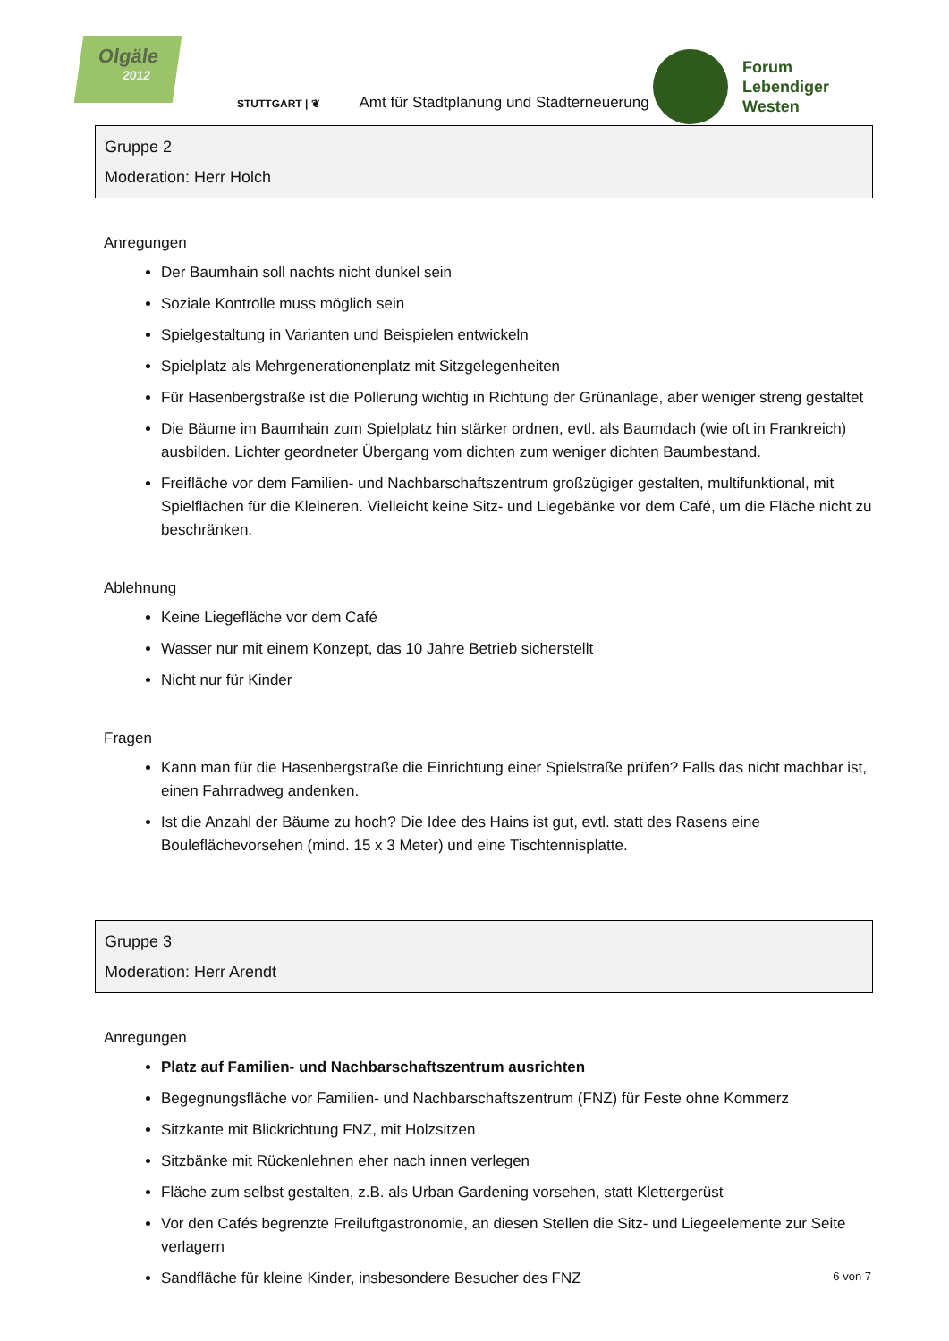Olgäle
2012
STUTTGART | ❦ Amt für Stadtplanung und Stadterneuerung
Forum
Lebendiger
Westen
Gruppe 2
Moderation: Herr Holch
Anregungen
Der Baumhain soll nachts nicht dunkel sein
Soziale Kontrolle muss möglich sein
Spielgestaltung in Varianten und Beispielen entwickeln
Spielplatz als Mehrgenerationenplatz mit Sitzgelegenheiten
Für Hasenbergstraße ist die Pollerung wichtig in Richtung der Grünanlage, aber weniger streng gestaltet
Die Bäume im Baumhain zum Spielplatz hin stärker ordnen, evtl. als Baumdach (wie oft in Frankreich) ausbilden. Lichter geordneter Übergang vom dichten zum weniger dichten Baumbestand.
Freifläche vor dem Familien- und Nachbarschaftszentrum großzügiger gestalten, multifunktional, mit Spielflächen für die Kleineren. Vielleicht keine Sitz- und Liegebänke vor dem Café, um die Fläche nicht zu beschränken.
Ablehnung
Keine Liegefläche vor dem Café
Wasser nur mit einem Konzept, das 10 Jahre Betrieb sicherstellt
Nicht nur für Kinder
Fragen
Kann man für die Hasenbergstraße die Einrichtung einer Spielstraße prüfen? Falls das nicht machbar ist, einen Fahrradweg andenken.
Ist die Anzahl der Bäume zu hoch? Die Idee des Hains ist gut, evtl. statt des Rasens eine Bouleflächevorsehen (mind. 15 x 3 Meter) und eine Tischtennisplatte.
Gruppe 3
Moderation: Herr Arendt
Anregungen
Platz auf Familien- und Nachbarschaftszentrum ausrichten
Begegnungsfläche vor Familien- und Nachbarschaftszentrum (FNZ) für Feste ohne Kommerz
Sitzkante mit Blickrichtung FNZ, mit Holzsitzen
Sitzbänke mit Rückenlehnen eher nach innen verlegen
Fläche zum selbst gestalten, z.B. als Urban Gardening vorsehen, statt Klettergerüst
Vor den Cafés begrenzte Freiluftgastronomie, an diesen Stellen die Sitz- und Liegeelemente zur Seite verlagern
Sandfläche für kleine Kinder, insbesondere Besucher des FNZ
6 von 7